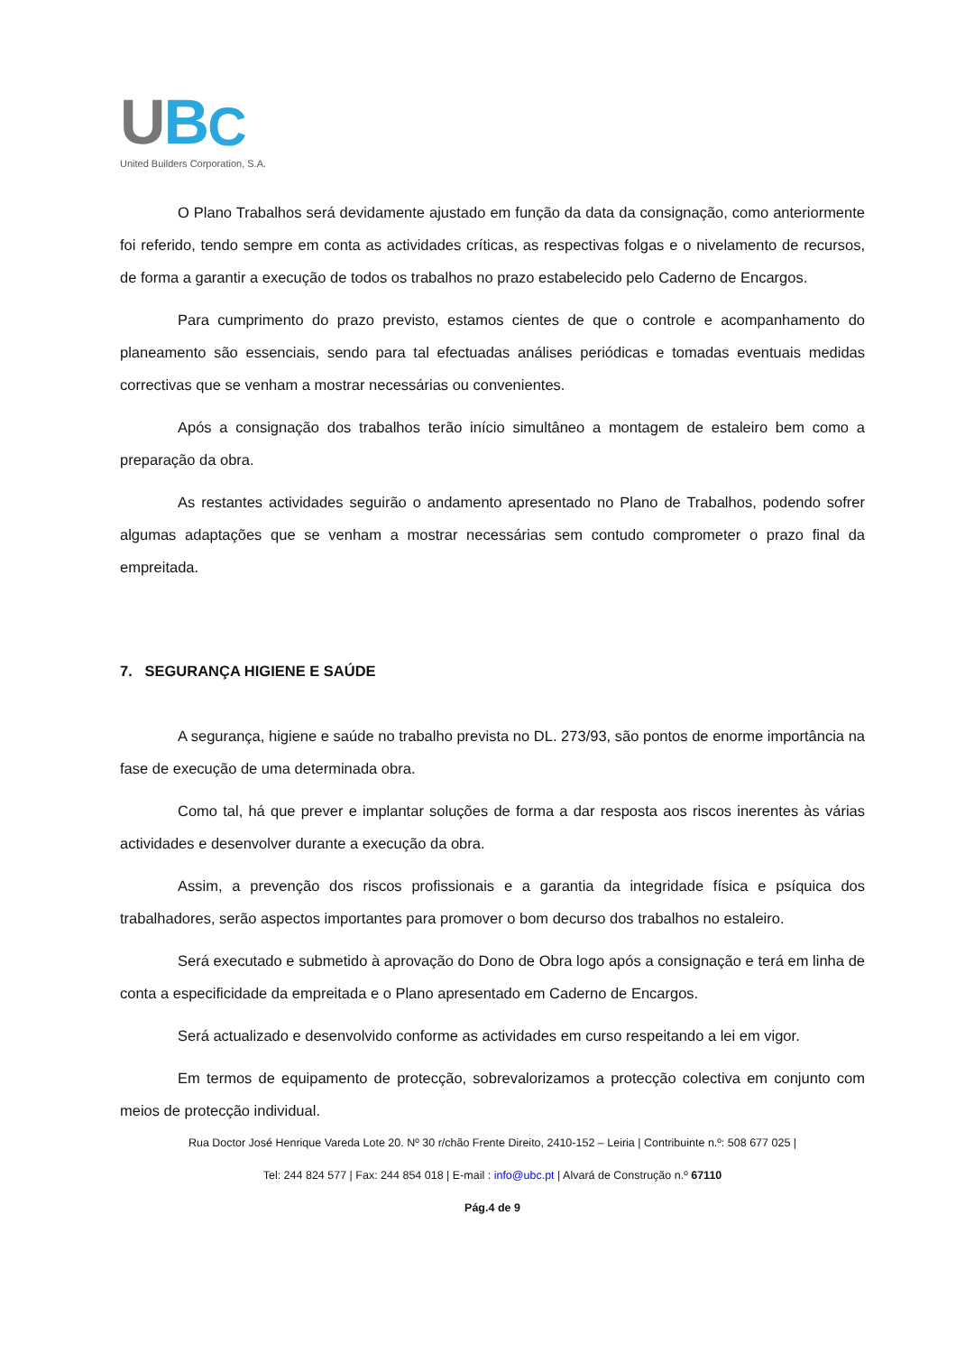U B C
United Builders Corporation, S.A.
O Plano Trabalhos será devidamente ajustado em função da data da consignação, como anteriormente foi referido, tendo sempre em conta as actividades críticas, as respectivas folgas e o nivelamento de recursos, de forma a garantir a execução de todos os trabalhos no prazo estabelecido pelo Caderno de Encargos.
Para cumprimento do prazo previsto, estamos cientes de que o controle e acompanhamento do planeamento são essenciais, sendo para tal efectuadas análises periódicas e tomadas eventuais medidas correctivas que se venham a mostrar necessárias ou convenientes.
Após a consignação dos trabalhos terão início simultâneo a montagem de estaleiro bem como a preparação da obra.
As restantes actividades seguirão o andamento apresentado no Plano de Trabalhos, podendo sofrer algumas adaptações que se venham a mostrar necessárias sem contudo comprometer o prazo final da empreitada.
7. SEGURANÇA HIGIENE E SAÚDE
A segurança, higiene e saúde no trabalho prevista no DL. 273/93, são pontos de enorme importância na fase de execução de uma determinada obra.
Como tal, há que prever e implantar soluções de forma a dar resposta aos riscos inerentes às várias actividades e desenvolver durante a execução da obra.
Assim, a prevenção dos riscos profissionais e a garantia da integridade física e psíquica dos trabalhadores, serão aspectos importantes para promover o bom decurso dos trabalhos no estaleiro.
Será executado e submetido à aprovação do Dono de Obra logo após a consignação e terá em linha de conta a especificidade da empreitada e o Plano apresentado em Caderno de Encargos.
Será actualizado e desenvolvido conforme as actividades em curso respeitando a lei em vigor.
Em termos de equipamento de protecção, sobrevalorizamos a protecção colectiva em conjunto com meios de protecção individual.
Rua Doctor José Henrique Vareda Lote 20. Nº 30 r/chão Frente Direito, 2410-152 – Leiria | Contribuinte n.º: 508 677 025 |
Tel: 244 824 577 | Fax: 244 854 018 | E-mail : info@ubc.pt | Alvará de Construção n.º 67110
Pág.4 de 9